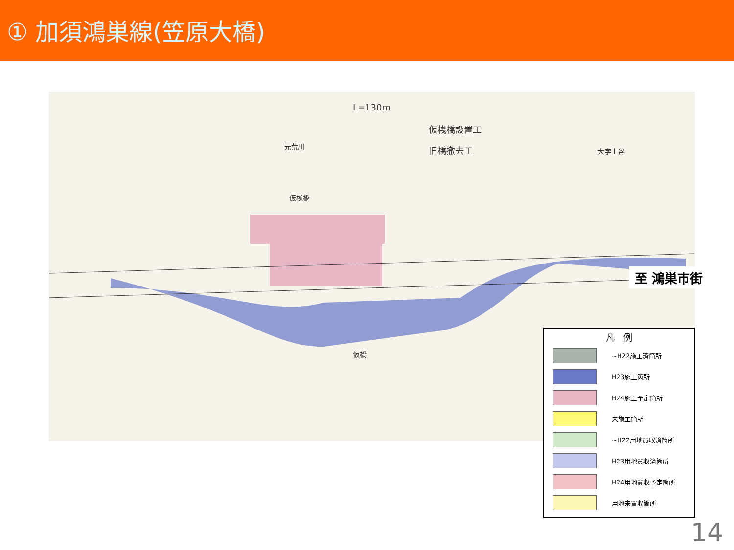① 加須鴻巣線(笠原大橋)
L=130m
仮桟橋設置工
旧橋撤去工 大字上谷
仮桟橋
仮橋
元荒川
至 鴻巣市街
凡　例
~H22施工済箇所
H23施工箇所
H24施工予定箇所
未施工箇所
~H22用地買収済箇所
H23用地買収済箇所
H24用地買収予定箇所
用地未買収箇所
14